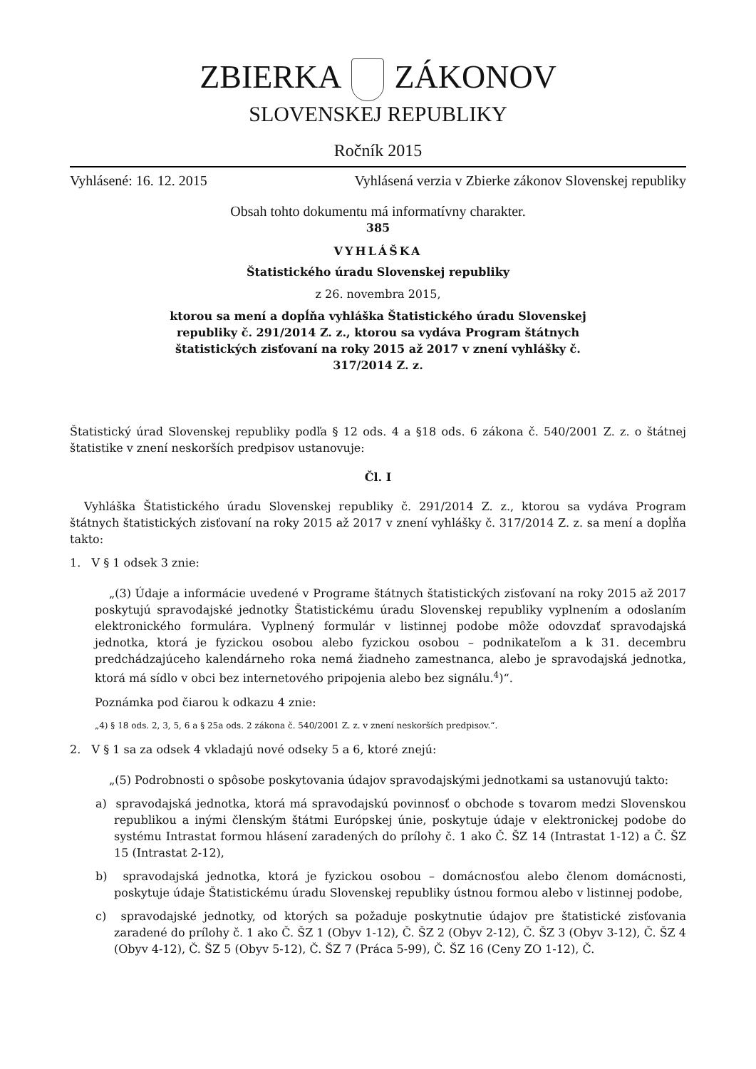ZBIERKA ZÁKONOV
SLOVENSKEJ REPUBLIKY
Ročník 2015
Vyhlásené: 16. 12. 2015
Vyhlásená verzia v Zbierke zákonov Slovenskej republiky
Obsah tohto dokumentu má informatívny charakter.
385
VYHLÁŠKA
Štatistického úradu Slovenskej republiky
z 26. novembra 2015,
ktorou sa mení a dopĺňa vyhláška Štatistického úradu Slovenskej
republiky č. 291/2014 Z. z., ktorou sa vydáva Program štátnych
štatistických zisťovaní na roky 2015 až 2017 v znení vyhlášky č.
317/2014 Z. z.
Štatistický úrad Slovenskej republiky podľa § 12 ods. 4 a §18 ods. 6 zákona č. 540/2001 Z. z. o štátnej štatistike v znení neskorších predpisov ustanovuje:
Čl. I
Vyhláška Štatistického úradu Slovenskej republiky č. 291/2014 Z. z., ktorou sa vydáva Program štátnych štatistických zisťovaní na roky 2015 až 2017 v znení vyhlášky č. 317/2014 Z. z. sa mení a dopĺňa takto:
1. V § 1 odsek 3 znie:
„(3) Údaje a informácie uvedené v Programe štátnych štatistických zisťovaní na roky 2015 až 2017 poskytujú spravodajské jednotky Štatistickému úradu Slovenskej republiky vyplnením a odoslaním elektronického formulára. Vyplnený formulár v listinnej podobe môže odovzdať spravodajská jednotka, ktorá je fyzickou osobou alebo fyzickou osobou – podnikateľom a k 31. decembru predchádzajúceho kalendárneho roka nemá žiadneho zamestnanca, alebo je spravodajská jednotka, ktorá má sídlo v obci bez internetového pripojenia alebo bez signálu.<sup>4</sup>)“.
Poznámka pod čiarou k odkazu 4 znie:
„4) § 18 ods. 2, 3, 5, 6 a § 25a ods. 2 zákona č. 540/2001 Z. z. v znení neskorších predpisov.“.
2. V § 1 sa za odsek 4 vkladajú nové odseky 5 a 6, ktoré znejú:
„(5) Podrobnosti o spôsobe poskytovania údajov spravodajskými jednotkami sa ustanovujú takto:
a) spravodajská jednotka, ktorá má spravodajskú povinnosť o obchode s tovarom medzi Slovenskou republikou a inými členským štátmi Európskej únie, poskytuje údaje v elektronickej podobe do systému Intrastat formou hlásení zaradených do prílohy č. 1 ako Č. ŠZ 14 (Intrastat 1-12) a Č. ŠZ 15 (Intrastat 2-12),
b) spravodajská jednotka, ktorá je fyzickou osobou – domácnosťou alebo členom domácnosti, poskytuje údaje Štatistickému úradu Slovenskej republiky ústnou formou alebo v listinnej podobe,
c) spravodajské jednotky, od ktorých sa požaduje poskytnutie údajov pre štatistické zisťovania zaradené do prílohy č. 1 ako Č. ŠZ 1 (Obyv 1-12), Č. ŠZ 2 (Obyv 2-12), Č. ŠZ 3 (Obyv 3-12), Č. ŠZ 4 (Obyv 4-12), Č. ŠZ 5 (Obyv 5-12), Č. ŠZ 7 (Práca 5-99), Č. ŠZ 16 (Ceny ZO 1-12), Č.